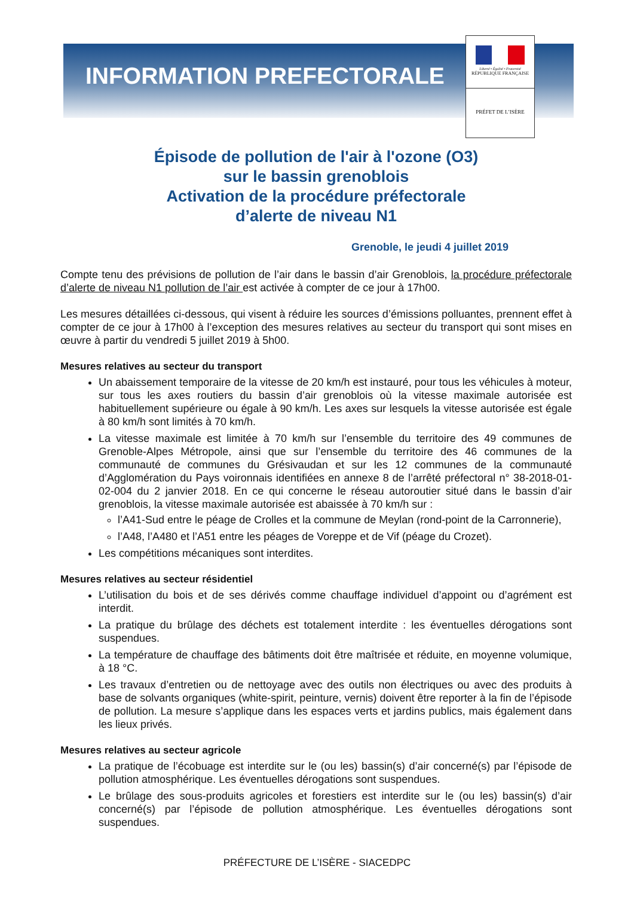INFORMATION PREFECTORALE
Liberté • Égalité • Fraternité
RÉPUBLIQUE FRANÇAISE
PRÉFET DE L’ISÈRE
Épisode de pollution de l'air à l'ozone (O3)
sur le bassin grenoblois
Activation de la procédure préfectorale
d’alerte de niveau N1
Grenoble, le jeudi 4 juillet 2019
Compte tenu des prévisions de pollution de l’air dans le bassin d’air Grenoblois, la procédure préfectorale d’alerte de niveau N1 pollution de l’air est activée à compter de ce jour à 17h00.
Les mesures détaillées ci-dessous, qui visent à réduire les sources d’émissions polluantes, prennent effet à compter de ce jour à 17h00 à l’exception des mesures relatives au secteur du transport qui sont mises en œuvre à partir du vendredi 5 juillet 2019 à 5h00.
Mesures relatives au secteur du transport
Un abaissement temporaire de la vitesse de 20 km/h est instauré, pour tous les véhicules à moteur, sur tous les axes routiers du bassin d’air grenoblois où la vitesse maximale autorisée est habituellement supérieure ou égale à 90 km/h. Les axes sur lesquels la vitesse autorisée est égale à 80 km/h sont limités à 70 km/h.
La vitesse maximale est limitée à 70 km/h sur l’ensemble du territoire des 49 communes de Grenoble-Alpes Métropole, ainsi que sur l’ensemble du territoire des 46 communes de la communauté de communes du Grésivaudan et sur les 12 communes de la communauté d’Agglomération du Pays voironnais identifiées en annexe 8 de l’arrêté préfectoral n° 38-2018-01-02-004 du 2 janvier 2018. En ce qui concerne le réseau autoroutier situé dans le bassin d’air grenoblois, la vitesse maximale autorisée est abaissée à 70 km/h sur :
l’A41-Sud entre le péage de Crolles et la commune de Meylan (rond-point de la Carronnerie),
l’A48, l’A480 et l’A51 entre les péages de Voreppe et de Vif (péage du Crozet).
Les compétitions mécaniques sont interdites.
Mesures relatives au secteur résidentiel
L’utilisation du bois et de ses dérivés comme chauffage individuel d’appoint ou d’agrément est interdit.
La pratique du brûlage des déchets est totalement interdite : les éventuelles dérogations sont suspendues.
La température de chauffage des bâtiments doit être maîtrisée et réduite, en moyenne volumique, à 18 °C.
Les travaux d’entretien ou de nettoyage avec des outils non électriques ou avec des produits à base de solvants organiques (white-spirit, peinture, vernis) doivent être reporter à la fin de l’épisode de pollution. La mesure s’applique dans les espaces verts et jardins publics, mais également dans les lieux privés.
Mesures relatives au secteur agricole
La pratique de l’écobuage est interdite sur le (ou les) bassin(s) d’air concerné(s) par l’épisode de pollution atmosphérique. Les éventuelles dérogations sont suspendues.
Le brûlage des sous-produits agricoles et forestiers est interdite sur le (ou les) bassin(s) d’air concerné(s) par l’épisode de pollution atmosphérique. Les éventuelles dérogations sont suspendues.
PRÉFECTURE DE L’ISÈRE - SIACEDPC